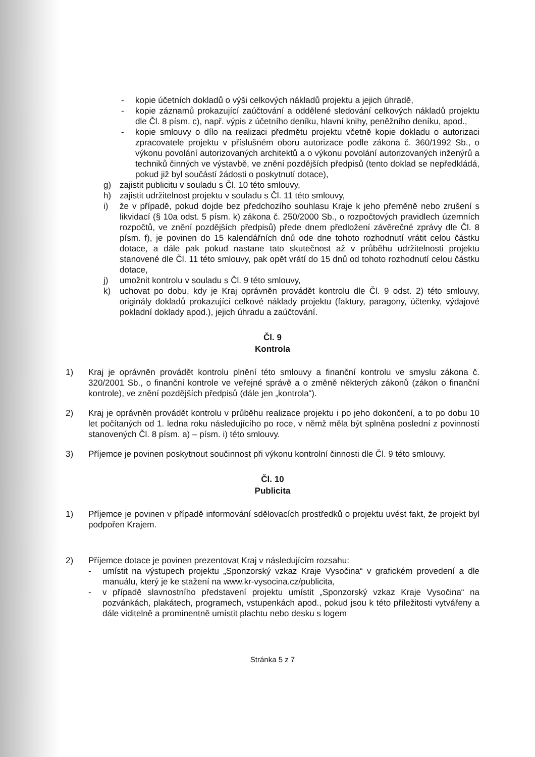- kopie účetních dokladů o výši celkových nákladů projektu a jejich úhradě,
- kopie záznamů prokazující zaúčtování a oddělené sledování celkových nákladů projektu dle Čl. 8 písm. c), např. výpis z účetního deníku, hlavní knihy, peněžního deníku, apod.,
- kopie smlouvy o dílo na realizaci předmětu projektu včetně kopie dokladu o autorizaci zpracovatele projektu v příslušném oboru autorizace podle zákona č. 360/1992 Sb., o výkonu povolání autorizovaných architektů a o výkonu povolání autorizovaných inženýrů a techniků činných ve výstavbě, ve znění pozdějších předpisů (tento doklad se nepředkládá, pokud již byl součástí žádosti o poskytnutí dotace),
g) zajistit publicitu v souladu s Čl. 10 této smlouvy,
h) zajistit udržitelnost projektu v souladu s Čl. 11 této smlouvy,
i) že v případě, pokud dojde bez předchozího souhlasu Kraje k jeho přeměně nebo zrušení s likvidací (§ 10a odst. 5 písm. k) zákona č. 250/2000 Sb., o rozpočtových pravidlech územních rozpočtů, ve znění pozdějších předpisů) přede dnem předložení závěrečné zprávy dle Čl. 8 písm. f), je povinen do 15 kalendářních dnů ode dne tohoto rozhodnutí vrátit celou částku dotace, a dále pak pokud nastane tato skutečnost až v průběhu udržitelnosti projektu stanovené dle Čl. 11 této smlouvy, pak opět vrátí do 15 dnů od tohoto rozhodnutí celou částku dotace,
j) umožnit kontrolu v souladu s Čl. 9 této smlouvy,
k) uchovat po dobu, kdy je Kraj oprávněn provádět kontrolu dle Čl. 9 odst. 2) této smlouvy, originály dokladů prokazující celkové náklady projektu (faktury, paragony, účtenky, výdajové pokladní doklady apod.), jejich úhradu a zaúčtování.
Čl. 9
Kontrola
1) Kraj je oprávněn provádět kontrolu plnění této smlouvy a finanční kontrolu ve smyslu zákona č. 320/2001 Sb., o finanční kontrole ve veřejné správě a o změně některých zákonů (zákon o finanční kontrole), ve znění pozdějších předpisů (dále jen „kontrola“).
2) Kraj je oprávněn provádět kontrolu v průběhu realizace projektu i po jeho dokončení, a to po dobu 10 let počítaných od 1. ledna roku následujícího po roce, v němž měla být splněna poslední z povinností stanovených Čl. 8 písm. a) – písm. i) této smlouvy.
3) Příjemce je povinen poskytnout součinnost při výkonu kontrolní činnosti dle Čl. 9 této smlouvy.
Čl. 10
Publicita
1) Příjemce je povinen v případě informování sdělovacích prostředků o projektu uvést fakt, že projekt byl podpořen Krajem.
2) Příjemce dotace je povinen prezentovat Kraj v následujícím rozsahu:
- umístit na výstupech projektu „Sponzorský vzkaz Kraje Vysočina“ v grafickém provedení a dle manuálu, který je ke stažení na www.kr-vysocina.cz/publicita,
- v případě slavnostního představení projektu umístit „Sponzorský vzkaz Kraje Vysočina“ na pozvánkách, plakátech, programech, vstupenkách apod., pokud jsou k této příležitosti vytvářeny a dále viditelně a prominentně umístit plachtu nebo desku s logem
Stránka 5 z 7